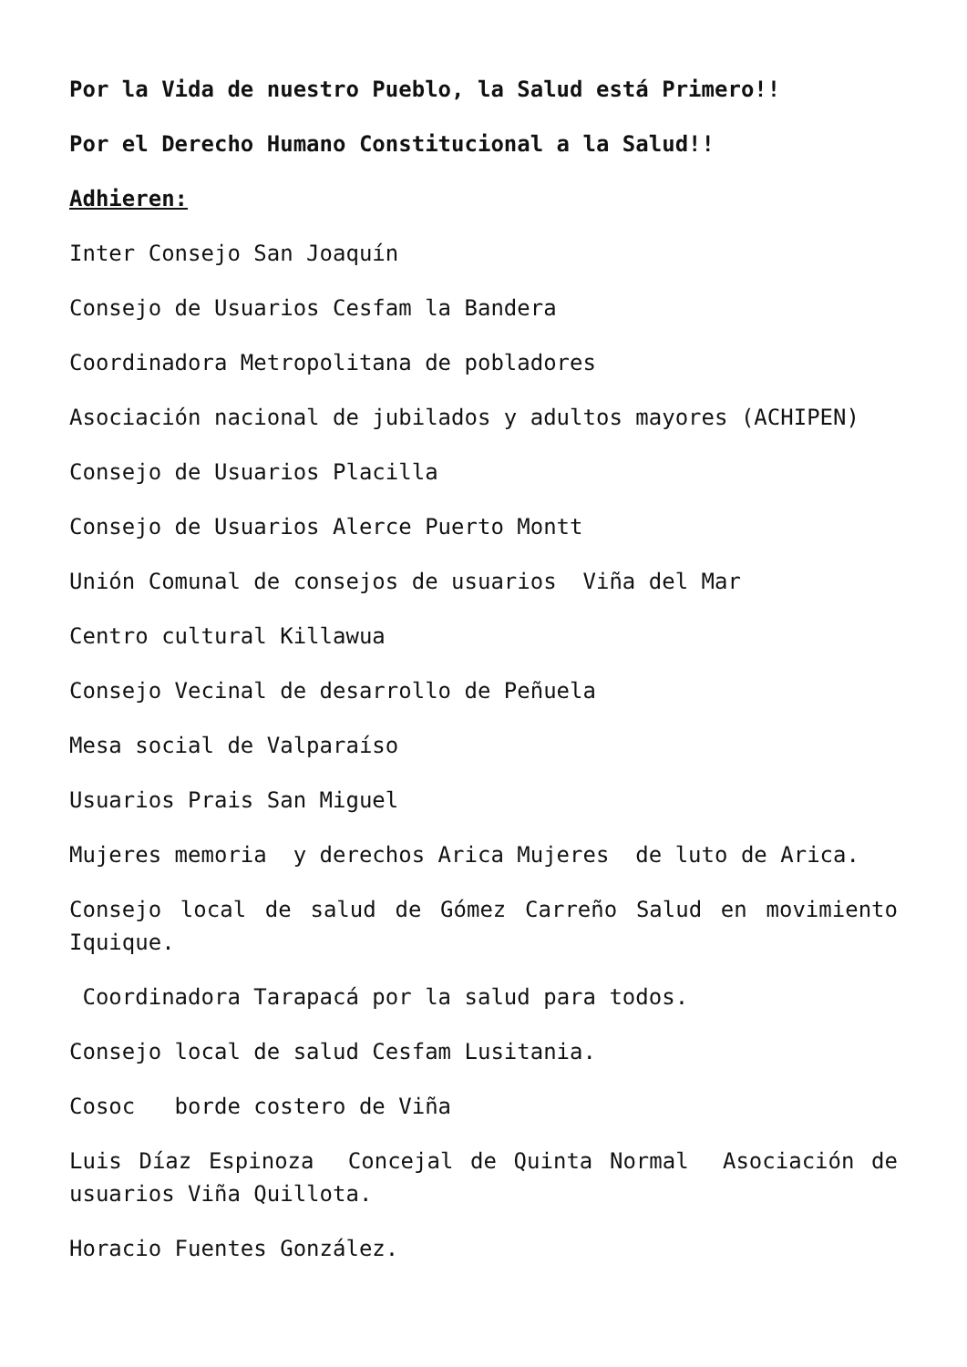Por la Vida de nuestro Pueblo, la Salud está Primero!!
Por el Derecho Humano Constitucional a la Salud!!
Adhieren:
Inter Consejo San Joaquín
Consejo de Usuarios Cesfam la Bandera
Coordinadora Metropolitana de pobladores
Asociación nacional de jubilados y adultos mayores (ACHIPEN)
Consejo de Usuarios Placilla
Consejo de Usuarios Alerce Puerto Montt
Unión Comunal de consejos de usuarios Viña del Mar
Centro cultural Killawua
Consejo Vecinal de desarrollo de Peñuela
Mesa social de Valparaíso
Usuarios Prais San Miguel
Mujeres memoria y derechos Arica Mujeres de luto de Arica.
Consejo local de salud de Gómez Carreño Salud en movimiento Iquique.
Coordinadora Tarapacá por la salud para todos.
Consejo local de salud Cesfam Lusitania.
Cosoc borde costero de Viña
Luis Díaz Espinoza Concejal de Quinta Normal Asociación de usuarios Viña Quillota.
Horacio Fuentes González.